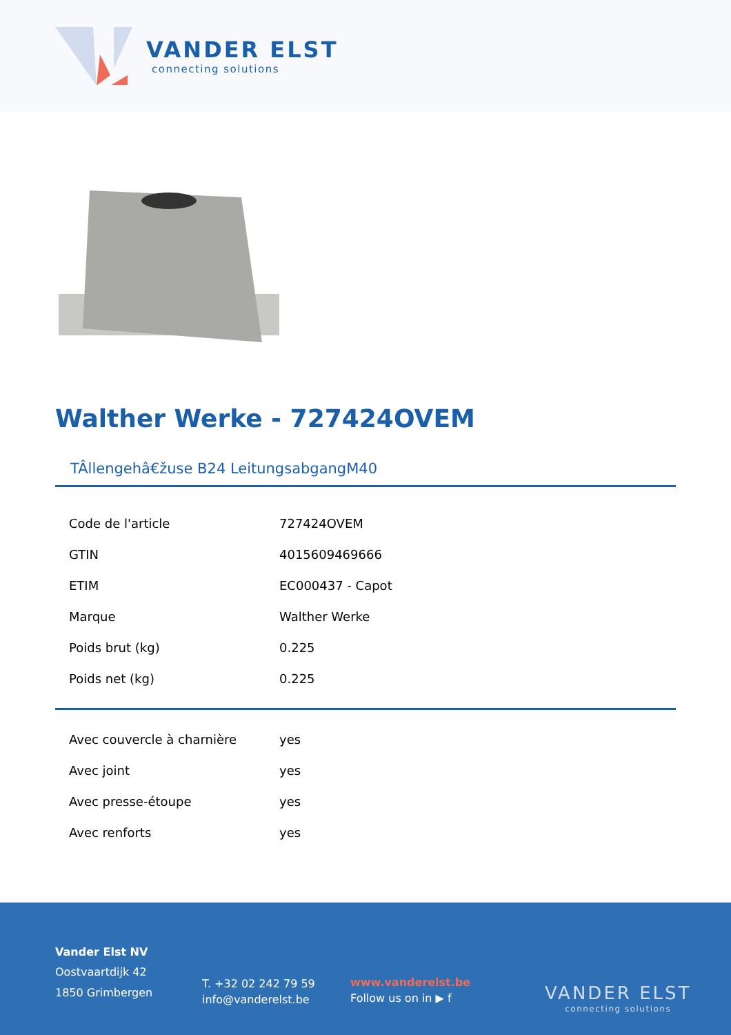VANDER ELST
connecting solutions
Walther Werke - 727424OVEM
TÂllengehâ€žuse B24 LeitungsabgangM40
| Code de l'article | 727424OVEM |
| GTIN | 4015609469666 |
| ETIM | EC000437 - Capot |
| Marque | Walther Werke |
| Poids brut (kg) | 0.225 |
| Poids net (kg) | 0.225 |
| Avec couvercle à charnière | yes |
| Avec joint | yes |
| Avec presse-étoupe | yes |
| Avec renforts | yes |
Vander Elst NV
Oostvaartdijk 42
1850 Grimbergen
T. +32 02 242 79 59
info@vanderelst.be
www.vanderelst.be
Follow us on in ▶ f
VANDER ELST
connecting solutions